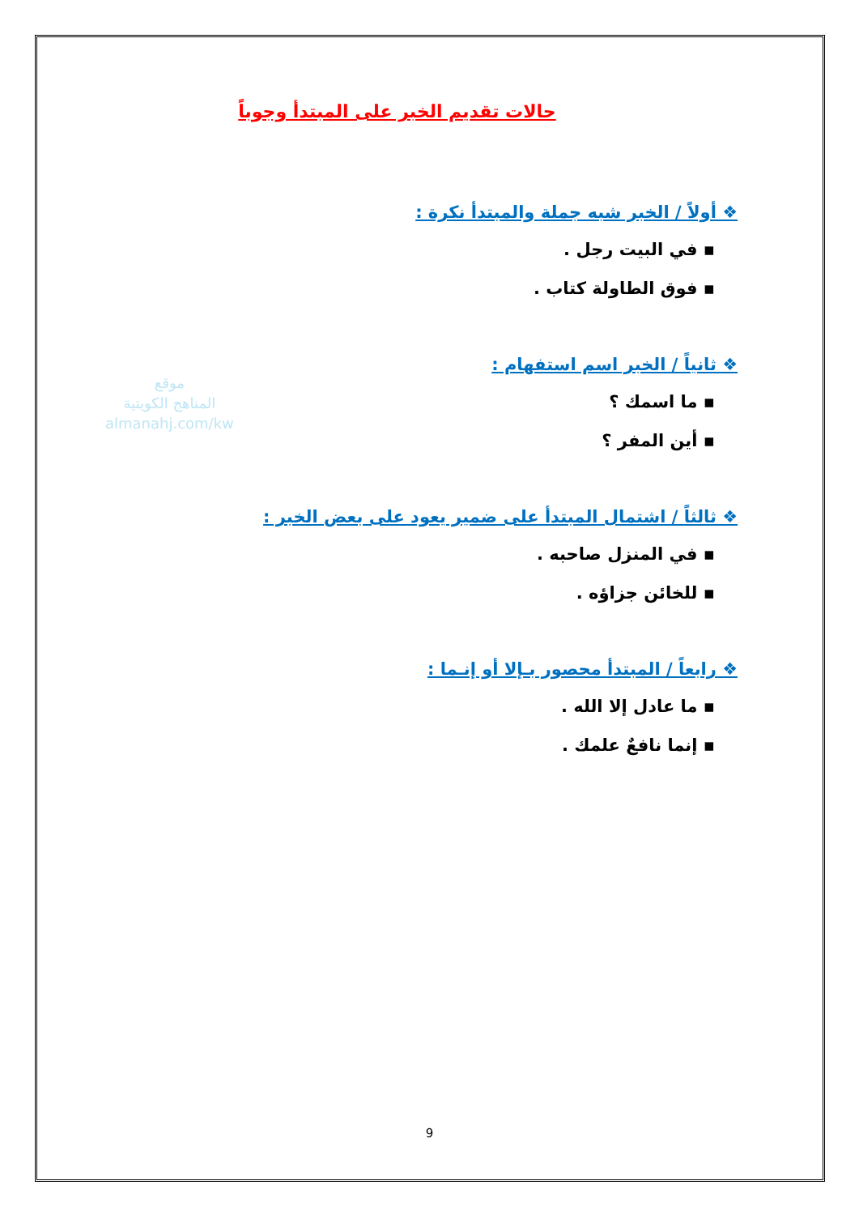موقع
المناهج الكويتية
almanahj.com/kw
حالات تقديم الخبر على المبتدأ وجوباً
❖ أولاً / الخبر شبه جملة والمبتدأ نكرة :
▪ في البيت رجل .
▪ فوق الطاولة كتاب .
❖ ثانياً / الخبر اسم استفهام :
▪ ما اسمك ؟
▪ أين المفر ؟
❖ ثالثاً / اشتمال المبتدأ على ضمير يعود على بعض الخبر :
▪ في المنزل صاحبه .
▪ للخائن جزاؤه .
❖ رابعاً / المبتدأ محصور بـإلا أو إنـما :
▪ ما عادل إلا الله .
▪ إنما نافعٌ علمك .
9